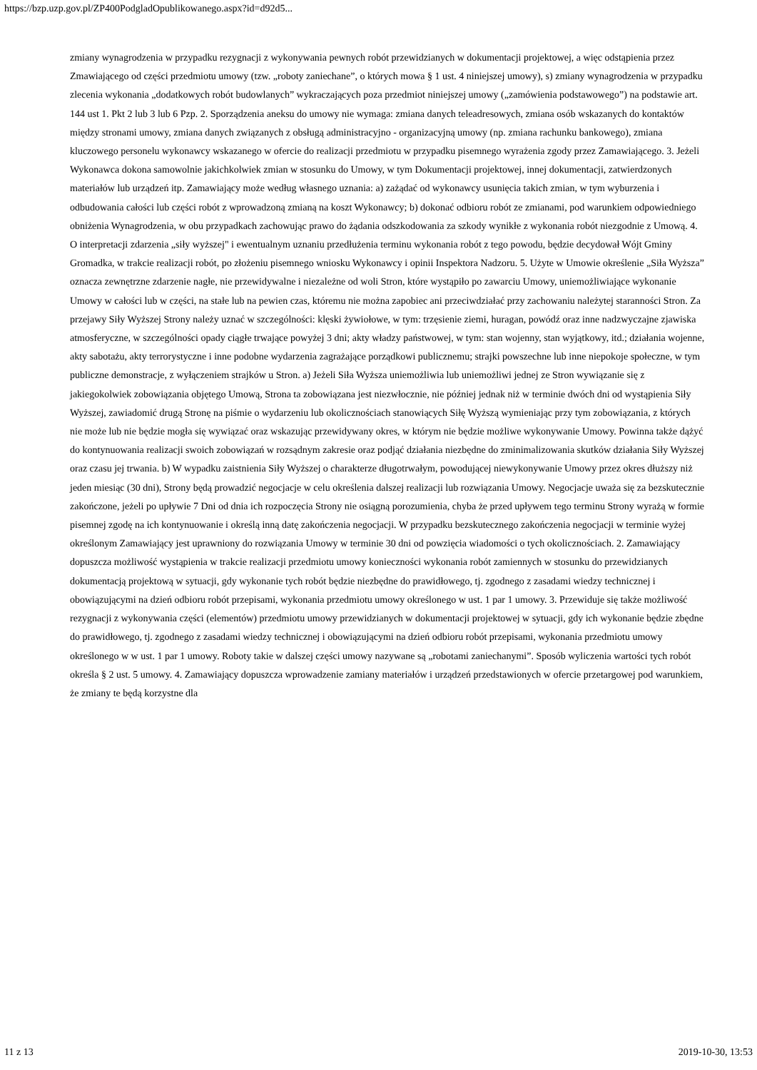https://bzp.uzp.gov.pl/ZP400PodgladOpublikowanego.aspx?id=d92d5...
zmiany wynagrodzenia w przypadku rezygnacji z wykonywania pewnych robót przewidzianych w dokumentacji projektowej, a więc odstąpienia przez Zmawiającego od części przedmiotu umowy (tzw. „roboty zaniechane”, o których mowa § 1 ust. 4 niniejszej umowy), s) zmiany wynagrodzenia w przypadku zlecenia wykonania „dodatkowych robót budowlanych” wykraczających poza przedmiot niniejszej umowy („zamówienia podstawowego”) na podstawie art. 144 ust 1. Pkt 2 lub 3 lub 6 Pzp. 2. Sporządzenia aneksu do umowy nie wymaga: zmiana danych teleadresowych, zmiana osób wskazanych do kontaktów między stronami umowy, zmiana danych związanych z obsługą administracyjno - organizacyjną umowy (np. zmiana rachunku bankowego), zmiana kluczowego personelu wykonawcy wskazanego w ofercie do realizacji przedmiotu w przypadku pisemnego wyrażenia zgody przez Zamawiającego. 3. Jeżeli Wykonawca dokona samowolnie jakichkolwiek zmian w stosunku do Umowy, w tym Dokumentacji projektowej, innej dokumentacji, zatwierdzonych materiałów lub urządzeń itp. Zamawiający może według własnego uznania: a) zażądać od wykonawcy usunięcia takich zmian, w tym wyburzenia i odbudowania całości lub części robót z wprowadzoną zmianą na koszt Wykonawcy; b) dokonać odbioru robót ze zmianami, pod warunkiem odpowiedniego obniżenia Wynagrodzenia, w obu przypadkach zachowując prawo do żądania odszkodowania za szkody wynikłe z wykonania robót niezgodnie z Umową. 4. O interpretacji zdarzenia „siły wyższej" i ewentualnym uznaniu przedłużenia terminu wykonania robót z tego powodu, będzie decydował Wójt Gminy Gromadka, w trakcie realizacji robót, po złożeniu pisemnego wniosku Wykonawcy i opinii Inspektora Nadzoru. 5. Użyte w Umowie określenie „Siła Wyższa” oznacza zewnętrzne zdarzenie nagłe, nie przewidywalne i niezależne od woli Stron, które wystąpiło po zawarciu Umowy, uniemożliwiające wykonanie Umowy w całości lub w części, na stałe lub na pewien czas, któremu nie można zapobiec ani przeciwdziałać przy zachowaniu należytej staranności Stron. Za przejawy Siły Wyższej Strony należy uznać w szczególności: klęski żywiołowe, w tym: trzęsienie ziemi, huragan, powódź oraz inne nadzwyczajne zjawiska atmosferyczne, w szczególności opady ciągłe trwające powyżej 3 dni; akty władzy państwowej, w tym: stan wojenny, stan wyjątkowy, itd.; działania wojenne, akty sabotażu, akty terrorystyczne i inne podobne wydarzenia zagrażające porządkowi publicznemu; strajki powszechne lub inne niepokoje społeczne, w tym publiczne demonstracje, z wyłączeniem strajków u Stron. a) Jeżeli Siła Wyższa uniemożliwia lub uniemożliwi jednej ze Stron wywiązanie się z jakiegokolwiek zobowiązania objętego Umową, Strona ta zobowiązana jest niezwłocznie, nie później jednak niż w terminie dwóch dni od wystąpienia Siły Wyższej, zawiadomić drugą Stronę na piśmie o wydarzeniu lub okolicznościach stanowiących Siłę Wyższą wymieniając przy tym zobowiązania, z których nie może lub nie będzie mogła się wywiązać oraz wskazując przewidywany okres, w którym nie będzie możliwe wykonywanie Umowy. Powinna także dążyć do kontynuowania realizacji swoich zobowiązań w rozsądnym zakresie oraz podjąć działania niezbędne do zminimalizowania skutków działania Siły Wyższej oraz czasu jej trwania. b) W wypadku zaistnienia Siły Wyższej o charakterze długotrwałym, powodującej niewykonywanie Umowy przez okres dłuższy niż jeden miesiąc (30 dni), Strony będą prowadzić negocjacje w celu określenia dalszej realizacji lub rozwiązania Umowy. Negocjacje uważa się za bezskutecznie zakończone, jeżeli po upływie 7 Dni od dnia ich rozpoczęcia Strony nie osiągną porozumienia, chyba że przed upływem tego terminu Strony wyrażą w formie pisemnej zgodę na ich kontynuowanie i określą inną datę zakończenia negocjacji. W przypadku bezskutecznego zakończenia negocjacji w terminie wyżej określonym Zamawiający jest uprawniony do rozwiązania Umowy w terminie 30 dni od powzięcia wiadomości o tych okolicznościach. 2. Zamawiający dopuszcza możliwość wystąpienia w trakcie realizacji przedmiotu umowy konieczności wykonania robót zamiennych w stosunku do przewidzianych dokumentacją projektową w sytuacji, gdy wykonanie tych robót będzie niezbędne do prawidłowego, tj. zgodnego z zasadami wiedzy technicznej i obowiązującymi na dzień odbioru robót przepisami, wykonania przedmiotu umowy określonego w ust. 1 par 1 umowy. 3. Przewiduje się także możliwość rezygnacji z wykonywania części (elementów) przedmiotu umowy przewidzianych w dokumentacji projektowej w sytuacji, gdy ich wykonanie będzie zbędne do prawidłowego, tj. zgodnego z zasadami wiedzy technicznej i obowiązującymi na dzień odbioru robót przepisami, wykonania przedmiotu umowy określonego w w ust. 1 par 1 umowy. Roboty takie w dalszej części umowy nazywane są „robotami zaniechanymi”. Sposób wyliczenia wartości tych robót określa § 2 ust. 5 umowy. 4. Zamawiający dopuszcza wprowadzenie zamiany materiałów i urządzeń przedstawionych w ofercie przetargowej pod warunkiem, że zmiany te będą korzystne dla
11 z 13 2019-10-30, 13:53